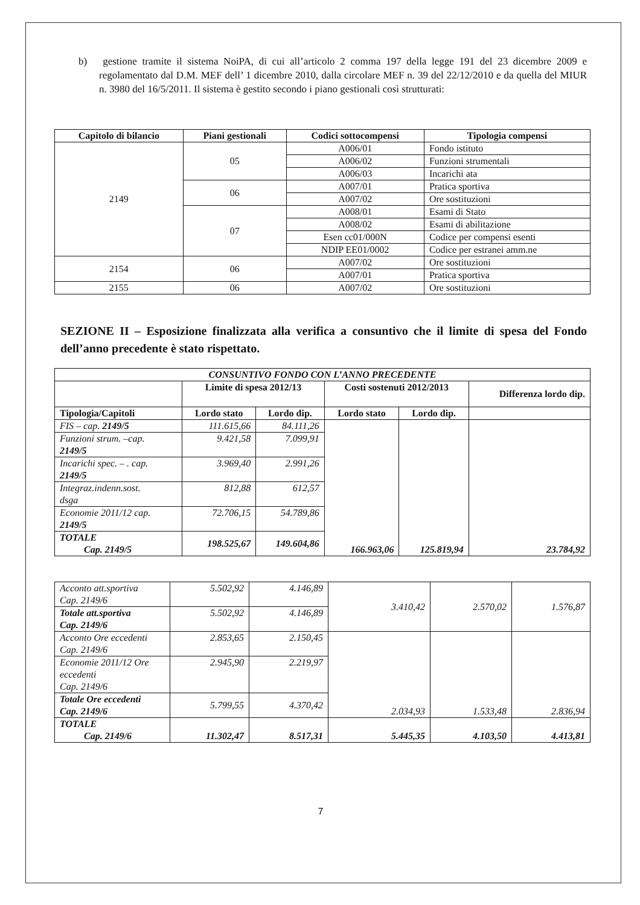b) gestione tramite il sistema NoiPA, di cui all’articolo 2 comma 197 della legge 191 del 23 dicembre 2009 e regolamentato dal D.M. MEF dell’ 1 dicembre 2010, dalla circolare MEF n. 39 del 22/12/2010 e da quella del MIUR n. 3980 del 16/5/2011. Il sistema è gestito secondo i piano gestionali così strutturati:
| Capitolo di bilancio | Piani gestionali | Codici sottocompensi | Tipologia compensi |
| --- | --- | --- | --- |
| 2149 | 05 | A006/01 | Fondo istituto |
| | | A006/02 | Funzioni strumentali |
| | | A006/03 | Incarichi ata |
| | 06 | A007/01 | Pratica sportiva |
| | | A007/02 | Ore sostituzioni |
| | 07 | A008/01 | Esami di Stato |
| | | A008/02 | Esami di abilitazione |
| | | Esen cc01/000N | Codice per compensi esenti |
| | | NDIP EE01/0002 | Codice per estranei amm.ne |
| 2154 | 06 | A007/02 | Ore sostituzioni |
| | | A007/01 | Pratica sportiva |
| 2155 | 06 | A007/02 | Ore sostituzioni |
SEZIONE II – Esposizione finalizzata alla verifica a consuntivo che il limite di spesa del Fondo dell’anno precedente è stato rispettato.
| CONSUNTIVO FONDO CON L’ANNO PRECEDENTE | | | | | |
| --- | --- | --- | --- | --- | --- |
| | Limite di spesa 2012/13 | | Costi sostenuti 2012/2013 | | Differenza lordo dip. |
| Tipologia/Capitoli | Lordo stato | Lordo dip. | Lordo stato | Lordo dip. | |
| FIS – cap. 2149/5 | 111.615,66 | 84.111,26 | 166.963,06 | 125.819,94 | 23.784,92 |
| Funzioni strum. –cap. 2149/5 | 9.421,58 | 7.099,91 | | | |
| Incarichi spec. – . cap. 2149/5 | 3.969,40 | 2.991,26 | | | |
| Integraz.indenn.sost. dsga | 812,88 | 612,57 | | | |
| Economie 2011/12 cap. 2149/5 | 72.706,15 | 54.789,86 | | | |
| TOTALE Cap. 2149/5 | 198.525,67 | 149.604,86 | | | |
| Acconto att.sportiva Cap. 2149/6 | 5.502,92 | 4.146,89 | 3.410,42 | 2.570,02 | 1.576,87 |
| Totale att.sportiva Cap. 2149/6 | 5.502,92 | 4.146,89 | | | |
| Acconto Ore eccedenti Cap. 2149/6 | 2.853,65 | 2.150,45 | 2.034,93 | 1.533,48 | 2.836,94 |
| Economie 2011/12 Ore eccedenti Cap. 2149/6 | 2.945,90 | 2.219,97 | | | |
| Totale Ore eccedenti Cap. 2149/6 | 5.799,55 | 4.370,42 | | | |
| TOTALE Cap. 2149/6 | 11.302,47 | 8.517,31 | 5.445,35 | 4.103,50 | 4.413,81 |
7